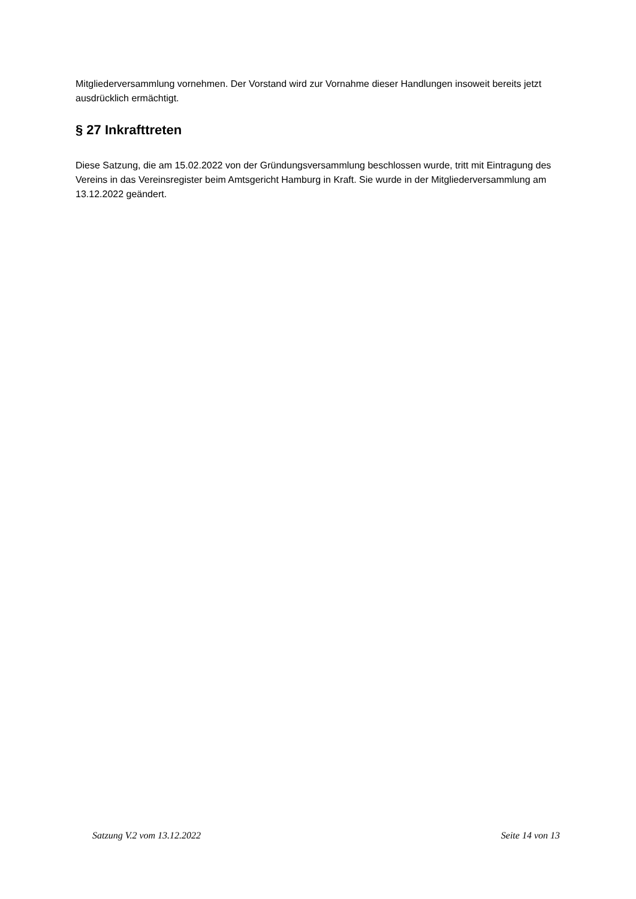Mitgliederversammlung vornehmen. Der Vorstand wird zur Vornahme dieser Handlungen insoweit bereits jetzt ausdrücklich ermächtigt.
§ 27 Inkrafttreten
Diese Satzung, die am 15.02.2022 von der Gründungsversammlung beschlossen wurde, tritt mit Eintragung des Vereins in das Vereinsregister beim Amtsgericht Hamburg in Kraft. Sie wurde in der Mitgliederversammlung am 13.12.2022 geändert.
Satzung V.2 vom 13.12.2022 Seite 14 von 13